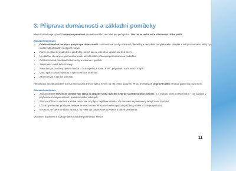3. Příprava domácnosti a základní pomůcky
Hlavní zásadou je vytvořit bezpečné prostředí pro nemocného, ale také pro pečujícího. Tím lze ve velké míře eliminovat riziko pádů.
Základní minimum:
Odstranit možné bariéry v pohybu po domácnosti – odmontovat prahy, odstranit předměty a nestabilní nábytek nebo nábytek s ostrými hranami, který by mohl tvořit překážky či ohrozit pohyb.
Pozor na skleněný nábytek a předměty, stejně tak na skleněné výplně starších dveří.
Na dlažbu, do vany a sprchového koutu umístit dobře přilnavou protiskluzovou podložku.
Odstranit volně položené kobercečky a koberce z podlah.
Zabezpečit volně ležící kabely.
Nainstalovat na stěny opěrná madla – do koupelny, k vaně, k WC, případně i na tnasách v bytě.
Vanu opatřit sedací deskou a sprchový kout stoličkou.
Zkontrolovat a opravit zábradlí.
Nemohoucí pravděpodobně tráví značnou část dne na lůžku, není-li na něj přímo upoután. Proto je nezbytné připravit lůžko věnovat patřičnou pozornost.
Základní minimum:
Zajistit ideálně elektrické polohovací lůžko (v případě sedla ležícího nejlépe s antidekubitní matrací, tj. s matrací proti proleženinám – lze zapůjčit v půjčovnách kompenzačních pomůcek nebo zakoupit).
Situovat lůžko na vhodné a klidné místo tak, aby byla zajištěna intimita, ale zároveň aby nemocný nebyl zcela izolován.
Lůžko by mělo být přístupné nejlépe ze všech stran. Přistavte k němu pojízdný lůžkový stolek a židli pro pečující.
Místnost, ve které se lůžko nachází, by měla být dostatečně osvětlená a dobře větratelná.
Vhodným doplňkem k lůžku je také pohodlné polohovací křeslo.
11